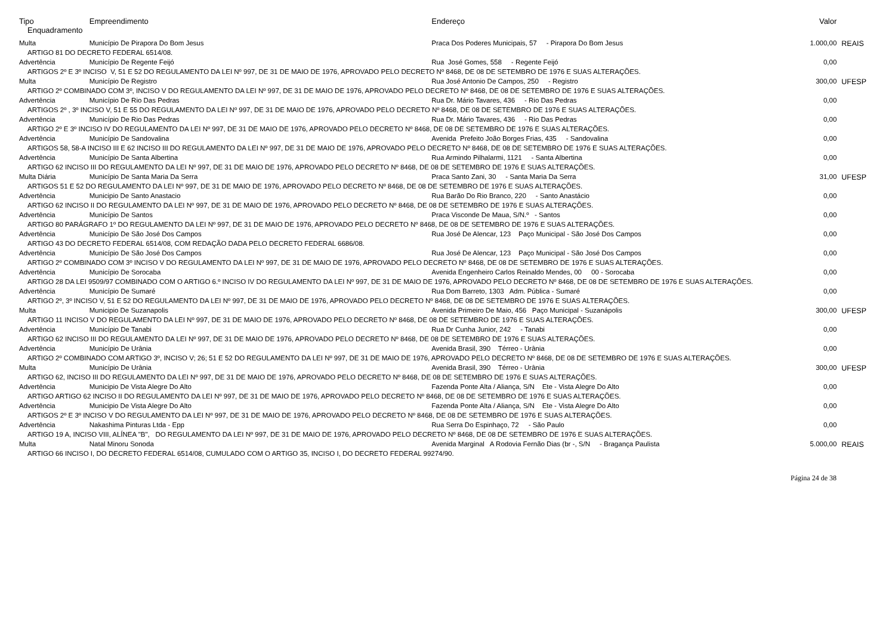| Tipo | Empreendimento | Endereço | Valor | |
| --- | --- | --- | --- | --- |
| Enquadramento | | | | |
| Multa | Município De Pirapora Do Bom Jesus | Praca Dos Poderes Municipais, 57 - Pirapora Do Bom Jesus | 1.000,00 | REAIS |
| ARTIGO 81 DO DECRETO FEDERAL 6514/08. | | | | |
| Advertência | Município De Regente Feijó | Rua José Gomes, 558 - Regente Feijó | 0,00 | |
| ARTIGOS 2º E 3º INCISO V, 51 E 52 DO REGULAMENTO DA LEI Nº 997, DE 31 DE MAIO DE 1976, APROVADO PELO DECRETO Nº 8468, DE 08 DE SETEMBRO DE 1976 E SUAS ALTERAÇÕES. | | | | |
| Multa | Município De Registro | Rua José Antonio De Campos, 250 - Registro | 300,00 | UFESP |
| ARTIGO 2º COMBINADO COM 3º, INCISO V DO REGULAMENTO DA LEI Nº 997, DE 31 DE MAIO DE 1976, APROVADO PELO DECRETO Nº 8468, DE 08 DE SETEMBRO DE 1976 E SUAS ALTERAÇÕES. | | | | |
| Advertência | Município De Rio Das Pedras | Rua Dr. Mário Tavares, 436 - Rio Das Pedras | 0,00 | |
| ARTIGOS 2º , 3º INCISO V, 51 E 55 DO REGULAMENTO DA LEI Nº 997, DE 31 DE MAIO DE 1976, APROVADO PELO DECRETO Nº 8468, DE 08 DE SETEMBRO DE 1976 E SUAS ALTERAÇÕES. | | | | |
| Advertência | Município De Rio Das Pedras | Rua Dr. Mário Tavares, 436 - Rio Das Pedras | 0,00 | |
| ARTIGO 2º E 3º INCISO IV DO REGULAMENTO DA LEI Nº 997, DE 31 DE MAIO DE 1976, APROVADO PELO DECRETO Nº 8468, DE 08 DE SETEMBRO DE 1976 E SUAS ALTERAÇÕES. | | | | |
| Advertência | Município De Sandovalina | Avenida Prefeito João Borges Frias, 435 - Sandovalina | 0,00 | |
| ARTIGOS 58, 58-A INCISO III E 62 INCISO III DO REGULAMENTO DA LEI Nº 997, DE 31 DE MAIO DE 1976, APROVADO PELO DECRETO Nº 8468, DE 08 DE SETEMBRO DE 1976 E SUAS ALTERAÇÕES. | | | | |
| Advertência | Município De Santa Albertina | Rua Armindo Pilhalarmi, 1121 - Santa Albertina | 0,00 | |
| ARTIGO 62 INCISO III DO REGULAMENTO DA LEI Nº 997, DE 31 DE MAIO DE 1976, APROVADO PELO DECRETO Nº 8468, DE 08 DE SETEMBRO DE 1976 E SUAS ALTERAÇÕES. | | | | |
| Multa Diária | Município De Santa Maria Da Serra | Praca Santo Zani, 30 - Santa Maria Da Serra | 31,00 | UFESP |
| ARTIGOS 51 E 52 DO REGULAMENTO DA LEI Nº 997, DE 31 DE MAIO DE 1976, APROVADO PELO DECRETO Nº 8468, DE 08 DE SETEMBRO DE 1976 E SUAS ALTERAÇÕES. | | | | |
| Advertência | Municipio De Santo Anastacio | Rua Barão Do Rio Branco, 220 - Santo Anastácio | 0,00 | |
| ARTIGO 62 INCISO II DO REGULAMENTO DA LEI Nº 997, DE 31 DE MAIO DE 1976, APROVADO PELO DECRETO Nº 8468, DE 08 DE SETEMBRO DE 1976 E SUAS ALTERAÇÕES. | | | | |
| Advertência | Município De Santos | Praca Visconde De Maua, S/N.º - Santos | 0,00 | |
| ARTIGO 80 PARÁGRAFO 1º DO REGULAMENTO DA LEI Nº 997, DE 31 DE MAIO DE 1976, APROVADO PELO DECRETO Nº 8468, DE 08 DE SETEMBRO DE 1976 E SUAS ALTERAÇÕES. | | | | |
| Advertência | Município De São José Dos Campos | Rua José De Alencar, 123 Paço Municipal - São José Dos Campos | 0,00 | |
| ARTIGO 43 DO DECRETO FEDERAL 6514/08, COM REDAÇÃO DADA PELO DECRETO FEDERAL 6686/08. | | | | |
| Advertência | Município De São José Dos Campos | Rua José De Alencar, 123 Paço Municipal - São José Dos Campos | 0,00 | |
| ARTIGO 2º COMBINADO COM 3º INCISO V DO REGULAMENTO DA LEI Nº 997, DE 31 DE MAIO DE 1976, APROVADO PELO DECRETO Nº 8468, DE 08 DE SETEMBRO DE 1976 E SUAS ALTERAÇÕES. | | | | |
| Advertência | Município De Sorocaba | Avenida Engenheiro Carlos Reinaldo Mendes, 00 00 - Sorocaba | 0,00 | |
| ARTIGO 28 DA LEI 9509/97 COMBINADO COM O ARTIGO 6.º INCISO IV DO REGULAMENTO DA LEI Nº 997, DE 31 DE MAIO DE 1976, APROVADO PELO DECRETO Nº 8468, DE 08 DE SETEMBRO DE 1976 E SUAS ALTERAÇÕES. | | | | |
| Advertência | Município De Sumaré | Rua Dom Barreto, 1303 Adm. Pública - Sumaré | 0,00 | |
| ARTIGO 2º, 3º INCISO V, 51 E 52 DO REGULAMENTO DA LEI Nº 997, DE 31 DE MAIO DE 1976, APROVADO PELO DECRETO Nº 8468, DE 08 DE SETEMBRO DE 1976 E SUAS ALTERAÇÕES. | | | | |
| Multa | Municipio De Suzanapolis | Avenida Primeiro De Maio, 456 Paço Municipal - Suzanápolis | 300,00 | UFESP |
| ARTIGO 11 INCISO V DO REGULAMENTO DA LEI Nº 997, DE 31 DE MAIO DE 1976, APROVADO PELO DECRETO Nº 8468, DE 08 DE SETEMBRO DE 1976 E SUAS ALTERAÇÕES. | | | | |
| Advertência | Município De Tanabi | Rua Dr Cunha Junior, 242 - Tanabi | 0,00 | |
| ARTIGO 62 INCISO III DO REGULAMENTO DA LEI Nº 997, DE 31 DE MAIO DE 1976, APROVADO PELO DECRETO Nº 8468, DE 08 DE SETEMBRO DE 1976 E SUAS ALTERAÇÕES. | | | | |
| Advertência | Município De Urânia | Avenida Brasil, 390 Térreo - Urânia | 0,00 | |
| ARTIGO 2º COMBINADO COM ARTIGO 3º, INCISO V; 26; 51 E 52 DO REGULAMENTO DA LEI Nº 997, DE 31 DE MAIO DE 1976, APROVADO PELO DECRETO Nº 8468, DE 08 DE SETEMBRO DE 1976 E SUAS ALTERAÇÕES. | | | | |
| Multa | Município De Urânia | Avenida Brasil, 390 Térreo - Urânia | 300,00 | UFESP |
| ARTIGO 62, INCISO III DO REGULAMENTO DA LEI Nº 997, DE 31 DE MAIO DE 1976, APROVADO PELO DECRETO Nº 8468, DE 08 DE SETEMBRO DE 1976 E SUAS ALTERAÇÕES. | | | | |
| Advertência | Municipio De Vista Alegre Do Alto | Fazenda Ponte Alta / Aliança, S/N Ete - Vista Alegre Do Alto | 0,00 | |
| ARTIGO ARTIGO 62 INCISO II DO REGULAMENTO DA LEI Nº 997, DE 31 DE MAIO DE 1976, APROVADO PELO DECRETO Nº 8468, DE 08 DE SETEMBRO DE 1976 E SUAS ALTERAÇÕES. | | | | |
| Advertência | Municipio De Vista Alegre Do Alto | Fazenda Ponte Alta / Aliança, S/N Ete - Vista Alegre Do Alto | 0,00 | |
| ARTIGOS 2º E 3º INCISO V DO REGULAMENTO DA LEI Nº 997, DE 31 DE MAIO DE 1976, APROVADO PELO DECRETO Nº 8468, DE 08 DE SETEMBRO DE 1976 E SUAS ALTERAÇÕES. | | | | |
| Advertência | Nakashima Pinturas Ltda - Epp | Rua Serra Do Espinhaço, 72 - São Paulo | 0,00 | |
| ARTIGO 19 A, INCISO VIII, ALÍNEA "B", DO REGULAMENTO DA LEI Nº 997, DE 31 DE MAIO DE 1976, APROVADO PELO DECRETO Nº 8468, DE 08 DE SETEMBRO DE 1976 E SUAS ALTERAÇÕES. | | | | |
| Multa | Natal Minoru Sonoda | Avenida Marginal A Rodovia Fernão Dias (br -, S/N - Bragança Paulista | 5.000,00 | REAIS |
| ARTIGO 66 INCISO I, DO DECRETO FEDERAL 6514/08, CUMULADO COM O ARTIGO 35, INCISO I, DO DECRETO FEDERAL 99274/90. | | | | |
Página 24 de 38